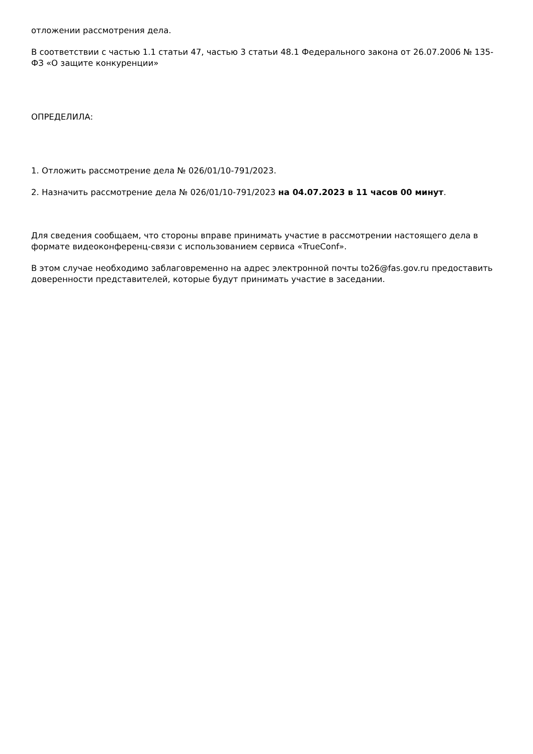отложении рассмотрения дела.
В соответствии с частью 1.1 статьи 47, частью 3 статьи 48.1 Федерального закона от 26.07.2006 № 135-ФЗ «О защите конкуренции»
ОПРЕДЕЛИЛА:
1. Отложить рассмотрение дела № 026/01/10-791/2023.
2. Назначить рассмотрение дела № 026/01/10-791/2023 на 04.07.2023 в 11 часов 00 минут.
Для сведения сообщаем, что стороны вправе принимать участие в рассмотрении настоящего дела в формате видеоконференц-связи с использованием сервиса «TrueConf».
В этом случае необходимо заблаговременно на адрес электронной почты to26@fas.gov.ru предоставить доверенности представителей, которые будут принимать участие в заседании.